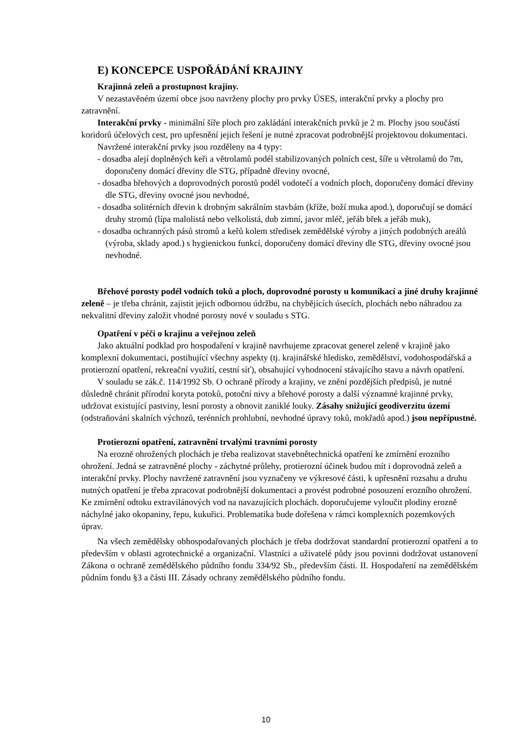E) KONCEPCE USPOŘÁDÁNÍ KRAJINY
Krajinná zeleň a prostupnost krajiny.
V nezastavěném území obce jsou navrženy plochy pro prvky ÚSES, interakční prvky a plochy pro zatravnění.
Interakční prvky - minimální šíře ploch pro zakládání interakčních prvků je 2 m. Plochy jsou součástí koridorů účelových cest, pro upřesnění jejich řešení je nutné zpracovat podrobnější projektovou dokumentaci.
Navržené interakční prvky jsou rozděleny na 4 typy:
- dosadba alejí doplněných keři a větrolamů podél stabilizovaných polních cest, šíře u větrolamů do 7m, doporučeny domácí dřeviny dle STG, případně dřeviny ovocné,
- dosadba břehových a doprovodných porostů podél vodotečí a vodních ploch, doporučeny domácí dřeviny dle STG, dřeviny ovocné jsou nevhodné,
- dosadba solitérních dřevin k drobným sakrálním stavbám (kříže, boží muka apod.), doporučují se domácí druhy stromů (lípa malolistá nebo velkolistá, dub zimní, javor mléč, jeřáb břek a jeřáb muk),
- dosadba ochranných pásů stromů a keřů kolem středisek zemědělské výroby a jiných podobných areálů (výroba, sklady apod.) s hygienickou funkcí, doporučeny domácí dřeviny dle STG, dřeviny ovocné jsou nevhodné.
Břehové porosty podél vodních toků a ploch, doprovodné porosty u komunikací a jiné druhy krajinné zeleně – je třeba chránit, zajistit jejich odbornou údržbu, na chybějících úsecích, plochách nebo náhradou za nekvalitní dřeviny založit vhodné porosty nové v souladu s STG.
Opatření v péči o krajinu a veřejnou zeleň
Jako aktuální podklad pro hospodaření v krajině navrhujeme zpracovat generel zeleně v krajině jako komplexní dokumentaci, postihující všechny aspekty (tj. krajinářské hledisko, zemědělství, vodohospodářská a protierozní opatření, rekreační využití, cestní síť), obsahující vyhodnocení stávajícího stavu a návrh opatření.
V souladu se zák.č. 114/1992 Sb. O ochraně přírody a krajiny, ve znění pozdějších předpisů, je nutné důsledně chránit přírodní koryta potoků, potoční nivy a břehové porosty a další významné krajinné prvky, udržovat existující pastviny, lesní porosty a obnovit zaniklé louky. Zásahy snižující geodiverzitu území (odstraňování skalních výchozů, terénních prohlubní, nevhodné úpravy toků, mokřadů apod.) jsou nepřípustné.
Protierozní opatření, zatravnění trvalými travními porosty
Na erozně ohrožených plochách je třeba realizovat stavebnětechnická opatření ke zmírnění erozního ohrožení. Jedná se zatravněné plochy - záchytné průlehy, protierozní účinek budou mít i doprovodná zeleň a interakční prvky. Plochy navržené zatravnění jsou vyznačeny ve výkresové části, k upřesnění rozsahu a druhu nutných opatření je třeba zpracovat podrobnější dokumentaci a provést podrobné posouzení erozního ohrožení. Ke zmírnění odtoku extravilánových vod na navazujících plochách. doporučujeme vyloučit plodiny erozně náchylné jako okopaniny, řepu, kukuřici. Problematika bude dořešena v rámci komplexních pozemkových úprav.
Na všech zemědělsky obhospodařovaných plochách je třeba dodržovat standardní protierozní opatření a to především v oblasti agrotechnické a organizační. Vlastníci a uživatelé půdy jsou povinni dodržovat ustanovení Zákona o ochraně zemědělského půdního fondu 334/92 Sb., především části. II. Hospodaření na zemědělském půdním fondu §3 a části III. Zásady ochrany zemědělského půdního fondu.
10